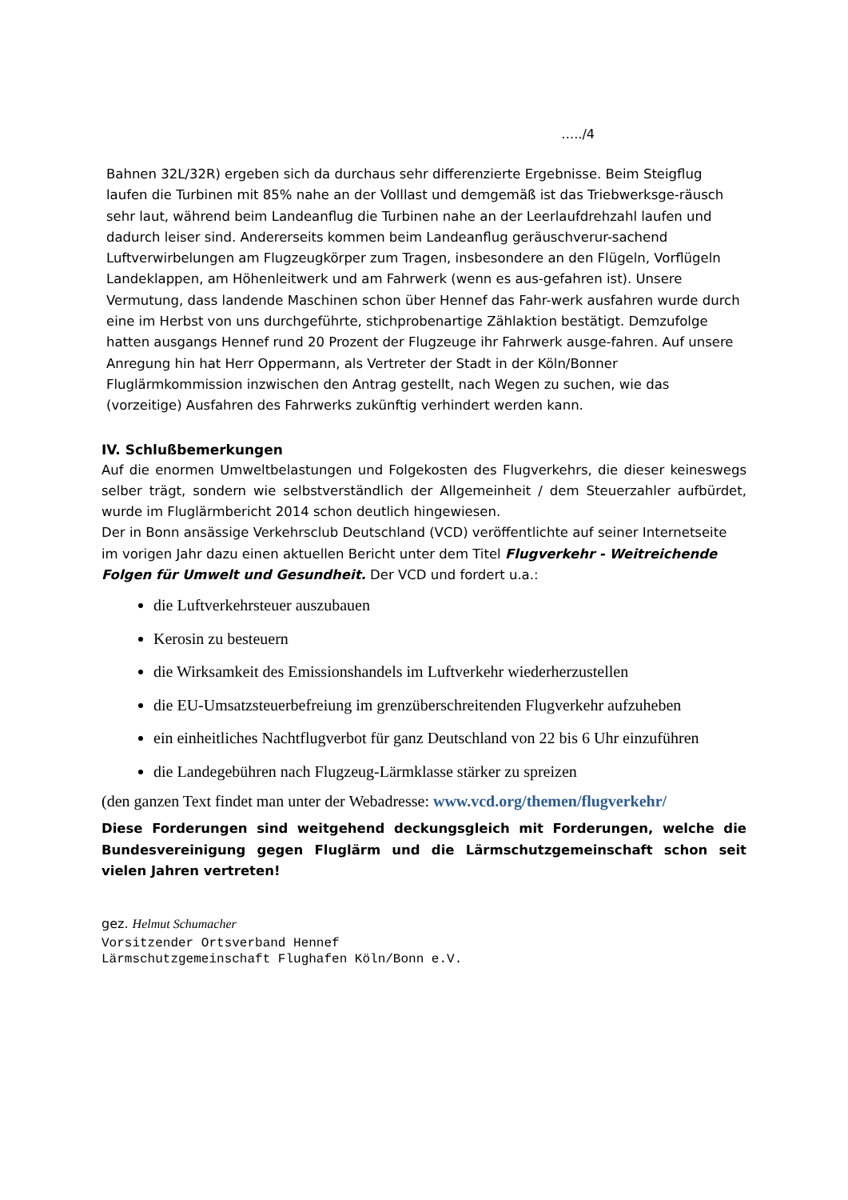…../4
Bahnen 32L/32R) ergeben sich da durchaus sehr differenzierte Ergebnisse. Beim Steigflug laufen die Turbinen mit 85% nahe an der Volllast und demgemäß ist das Triebwerksge-räusch sehr laut, während beim Landeanflug die Turbinen nahe an der Leerlaufdrehzahl laufen und dadurch leiser sind. Andererseits kommen beim Landeanflug geräuschverur-sachend Luftverwirbelungen am Flugzeugkörper zum Tragen, insbesondere an den Flügeln, Vorflügeln Landeklappen, am Höhenleitwerk und am Fahrwerk (wenn es aus-gefahren ist). Unsere Vermutung, dass landende Maschinen schon über Hennef das Fahr-werk ausfahren wurde durch eine im Herbst von uns durchgeführte, stichprobenartige Zählaktion bestätigt. Demzufolge hatten ausgangs Hennef rund 20 Prozent der Flugzeuge ihr Fahrwerk ausge-fahren. Auf unsere Anregung hin hat Herr Oppermann, als Vertreter der Stadt in der Köln/Bonner Fluglärmkommission inzwischen den Antrag gestellt, nach Wegen zu suchen, wie das (vorzeitige) Ausfahren des Fahrwerks zukünftig verhindert werden kann.
IV. Schlußbemerkungen
Auf die enormen Umweltbelastungen und Folgekosten des Flugverkehrs, die dieser keineswegs selber trägt, sondern wie selbstverständlich der Allgemeinheit / dem Steuerzahler aufbürdet, wurde im Fluglärmbericht 2014 schon deutlich hingewiesen.
Der in Bonn ansässige Verkehrsclub Deutschland (VCD) veröffentlichte auf seiner Internetseite im vorigen Jahr dazu einen aktuellen Bericht unter dem Titel Flugverkehr - Weitreichende Folgen für Umwelt und Gesundheit. Der VCD und fordert u.a.:
die Luftverkehrsteuer auszubauen
Kerosin zu besteuern
die Wirksamkeit des Emissionshandels im Luftverkehr wiederherzustellen
die EU-Umsatzsteuerbefreiung im grenzüberschreitenden Flugverkehr aufzuheben
ein einheitliches Nachtflugverbot für ganz Deutschland von 22 bis 6 Uhr einzuführen
die Landegebühren nach Flugzeug-Lärmklasse stärker zu spreizen
(den ganzen Text findet man unter der Webadresse: www.vcd.org/themen/flugverkehr/
Diese Forderungen sind weitgehend deckungsgleich mit Forderungen, welche die Bundesvereinigung gegen Fluglärm und die Lärmschutzgemeinschaft schon seit vielen Jahren vertreten!
gez. Helmut Schumacher
Vorsitzender Ortsverband Hennef
Lärmschutzgemeinschaft Flughafen Köln/Bonn e.V.